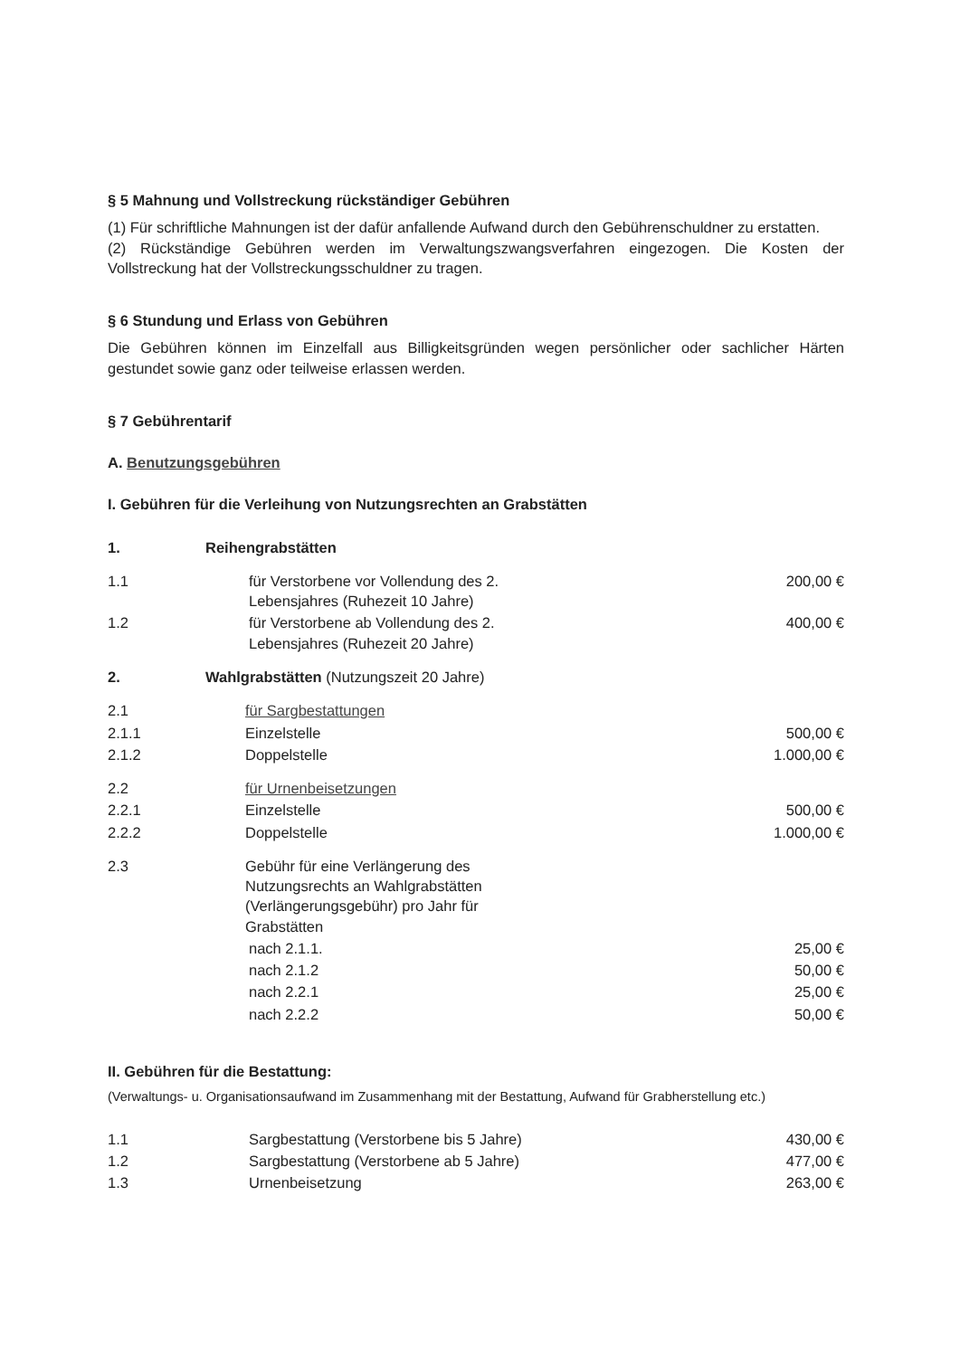§ 5 Mahnung und Vollstreckung rückständiger Gebühren
(1) Für schriftliche Mahnungen ist der dafür anfallende Aufwand durch den Gebührenschuldner zu erstatten.
(2) Rückständige Gebühren werden im Verwaltungszwangsverfahren eingezogen. Die Kosten der Vollstreckung hat der Vollstreckungsschuldner zu tragen.
§ 6 Stundung und Erlass von Gebühren
Die Gebühren können im Einzelfall aus Billigkeitsgründen wegen persönlicher oder sachlicher Härten gestundet sowie ganz oder teilweise erlassen werden.
§ 7 Gebührentarif
A. Benutzungsgebühren
I. Gebühren für die Verleihung von Nutzungsrechten an Grabstätten
| 1. | Reihengrabstätten | |
| 1.1 | für Verstorbene vor Vollendung des 2. Lebensjahres (Ruhezeit 10 Jahre) | 200,00 € |
| 1.2 | für Verstorbene ab Vollendung des 2. Lebensjahres (Ruhezeit 20 Jahre) | 400,00 € |
| 2. | Wahlgrabstätten (Nutzungszeit 20 Jahre) | |
| 2.1 | für Sargbestattungen | |
| 2.1.1 | Einzelstelle | 500,00 € |
| 2.1.2 | Doppelstelle | 1.000,00 € |
| 2.2 | für Urnenbeisetzungen | |
| 2.2.1 | Einzelstelle | 500,00 € |
| 2.2.2 | Doppelstelle | 1.000,00 € |
| 2.3 | Gebühr für eine Verlängerung des Nutzungsrechts an Wahlgrabstätten (Verlängerungsgebühr) pro Jahr für Grabstätten | |
| | nach 2.1.1. | 25,00 € |
| | nach 2.1.2 | 50,00 € |
| | nach 2.2.1 | 25,00 € |
| | nach 2.2.2 | 50,00 € |
II. Gebühren für die Bestattung:
(Verwaltungs- u. Organisationsaufwand im Zusammenhang mit der Bestattung, Aufwand für Grabherstellung etc.)
| 1.1 | Sargbestattung (Verstorbene bis 5 Jahre) | 430,00 € |
| 1.2 | Sargbestattung (Verstorbene ab 5 Jahre) | 477,00 € |
| 1.3 | Urnenbeisetzung | 263,00 € |